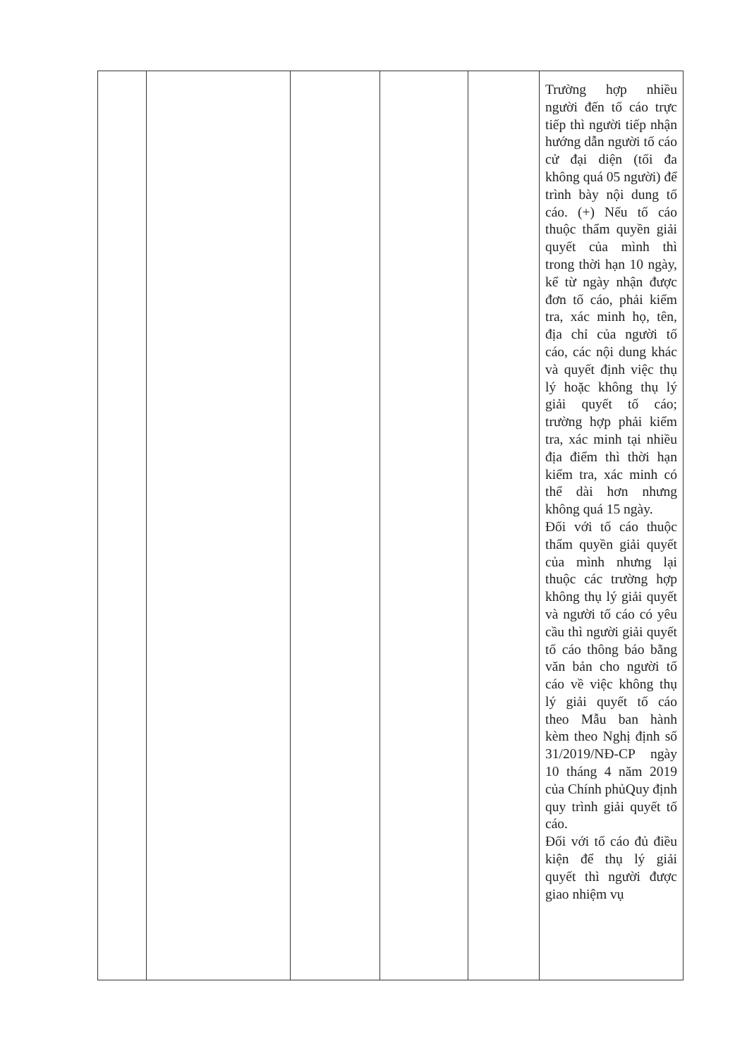| | | | | | Trường hợp nhiều người đến tố cáo trực tiếp thì người tiếp nhận hướng dẫn người tố cáo cử đại diện (tối đa không quá 05 người) để trình bày nội dung tố cáo. (+) Nếu tố cáo thuộc thẩm quyền giải quyết của mình thì trong thời hạn 10 ngày, kể từ ngày nhận được đơn tố cáo, phải kiểm tra, xác minh họ, tên, địa chỉ của người tố cáo, các nội dung khác và quyết định việc thụ lý hoặc không thụ lý giải quyết tố cáo; trường hợp phải kiểm tra, xác minh tại nhiều địa điểm thì thời hạn kiểm tra, xác minh có thể dài hơn nhưng không quá 15 ngày. Đối với tố cáo thuộc thẩm quyền giải quyết của mình nhưng lại thuộc các trường hợp không thụ lý giải quyết và người tố cáo có yêu cầu thì người giải quyết tố cáo thông báo bằng văn bản cho người tố cáo về việc không thụ lý giải quyết tố cáo theo Mẫu ban hành kèm theo Nghị định số 31/2019/NĐ-CP ngày 10 tháng 4 năm 2019 của Chính phủQuy định quy trình giải quyết tố cáo. Đối với tố cáo đủ điều kiện để thụ lý giải quyết thì người được giao nhiệm vụ |